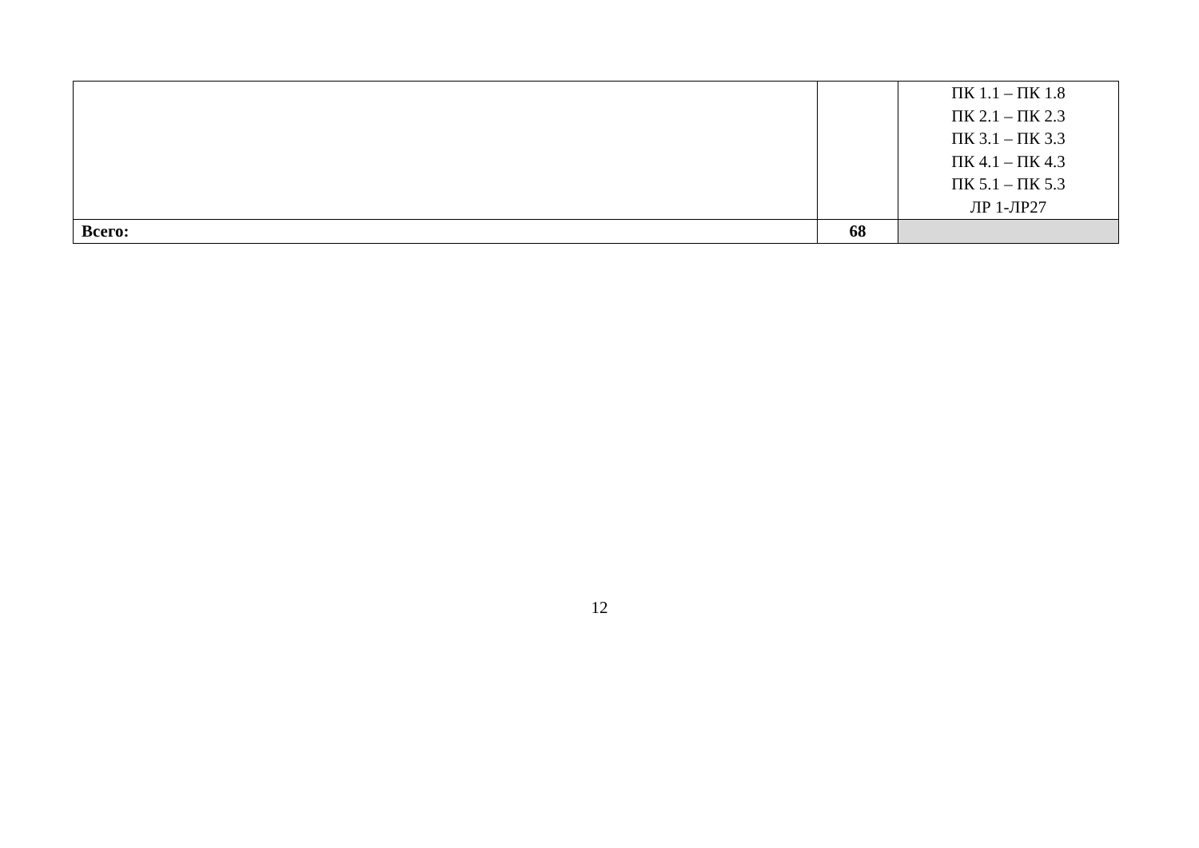| | | ПК 1.1 – ПК 1.8 ПК 2.1 – ПК 2.3 ПК 3.1 – ПК 3.3 ПК 4.1 – ПК 4.3 ПК 5.1 – ПК 5.3 ЛР 1-ЛР27 |
| Всего: | 68 | |
12